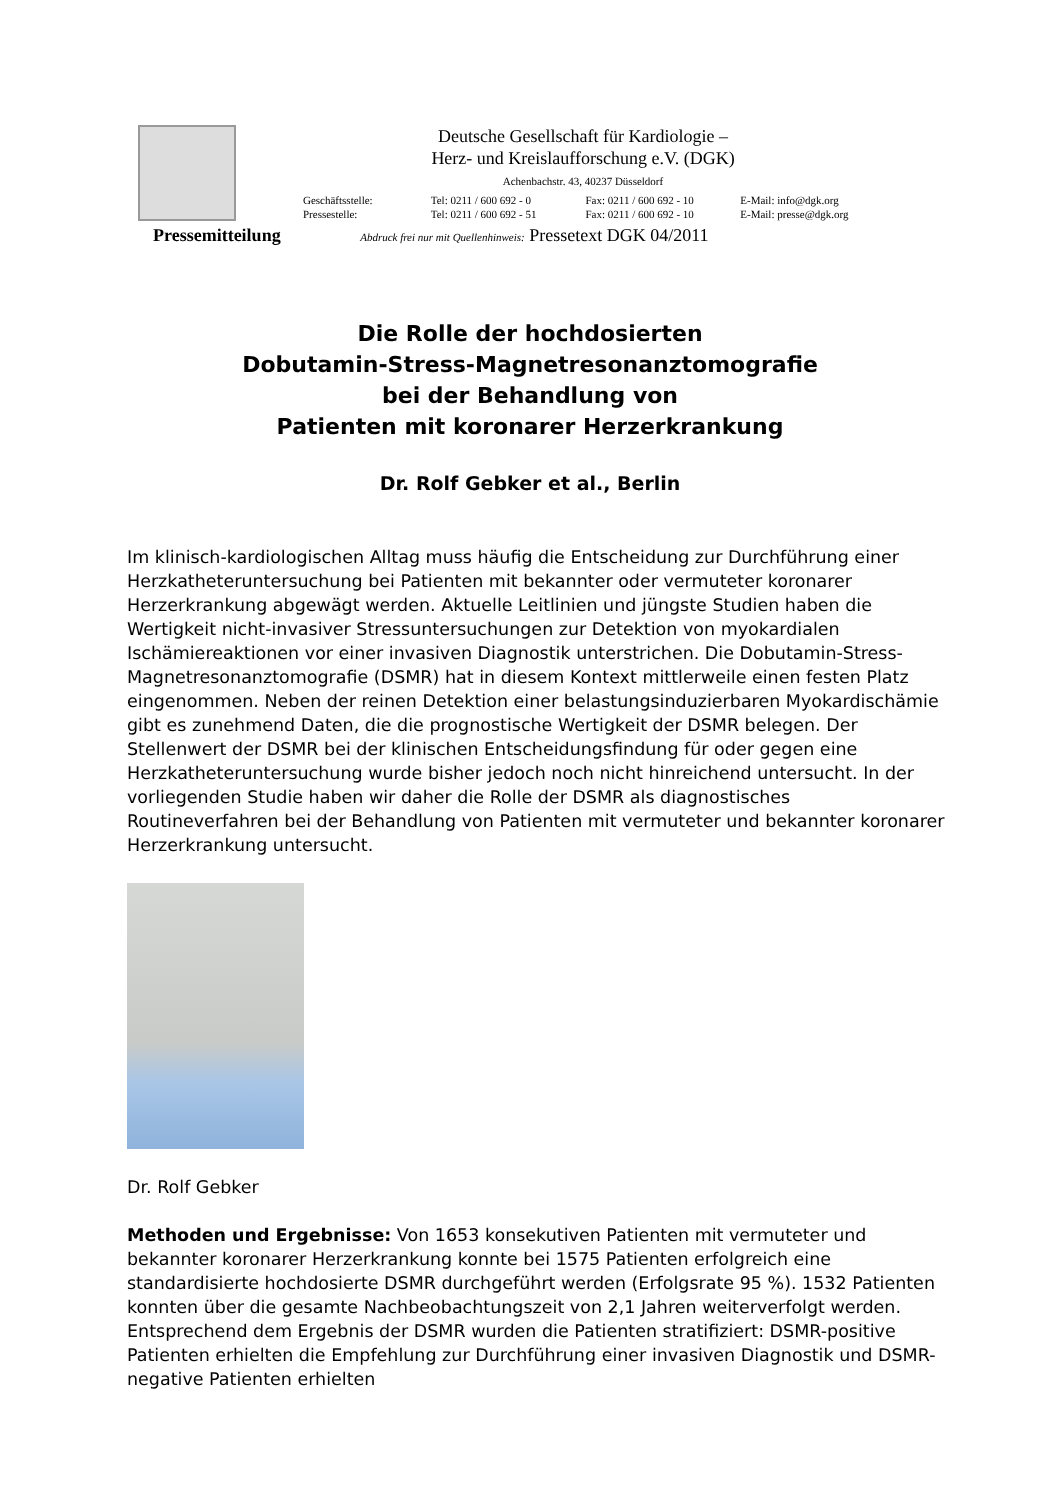Deutsche Gesellschaft für Kardiologie –
Herz- und Kreislaufforschung e.V. (DGK)
Achenbachstr. 43, 40237 Düsseldorf
Geschäftsstelle: Tel: 0211 / 600 692 - 0 Fax: 0211 / 600 692 - 10 E-Mail: info@dgk.org
Pressestelle: Tel: 0211 / 600 692 - 51 Fax: 0211 / 600 692 - 10 E-Mail: presse@dgk.org
Pressemitteilung Abdruck frei nur mit Quellenhinweis: Pressetext DGK 04/2011
Die Rolle der hochdosierten
Dobutamin-Stress-Magnetresonanztomografie
bei der Behandlung von
Patienten mit koronarer Herzerkrankung
Dr. Rolf Gebker et al., Berlin
Im klinisch-kardiologischen Alltag muss häufig die Entscheidung zur Durchführung einer Herzkatheteruntersuchung bei Patienten mit bekannter oder vermuteter koronarer Herzerkrankung abgewägt werden. Aktuelle Leitlinien und jüngste Studien haben die Wertigkeit nicht-invasiver Stressuntersuchungen zur Detektion von myokardialen Ischämiereaktionen vor einer invasiven Diagnostik unterstrichen. Die Dobutamin-Stress-Magnetresonanztomografie (DSMR) hat in diesem Kontext mittlerweile einen festen Platz eingenommen. Neben der reinen Detektion einer belastungsinduzierbaren Myokardischämie gibt es zunehmend Daten, die die prognostische Wertigkeit der DSMR belegen. Der Stellenwert der DSMR bei der klinischen Entscheidungsfindung für oder gegen eine Herzkatheteruntersuchung wurde bisher jedoch noch nicht hinreichend untersucht. In der vorliegenden Studie haben wir daher die Rolle der DSMR als diagnostisches Routineverfahren bei der Behandlung von Patienten mit vermuteter und bekannter koronarer Herzerkrankung untersucht.
Dr. Rolf Gebker
Methoden und Ergebnisse: Von 1653 konsekutiven Patienten mit vermuteter und bekannter koronarer Herzerkrankung konnte bei 1575 Patienten erfolgreich eine standardisierte hochdosierte DSMR durchgeführt werden (Erfolgsrate 95 %). 1532 Patienten konnten über die gesamte Nachbeobachtungszeit von 2,1 Jahren weiterverfolgt werden. Entsprechend dem Ergebnis der DSMR wurden die Patienten stratifiziert: DSMR-positive Patienten erhielten die Empfehlung zur Durchführung einer invasiven Diagnostik und DSMR-negative Patienten erhielten